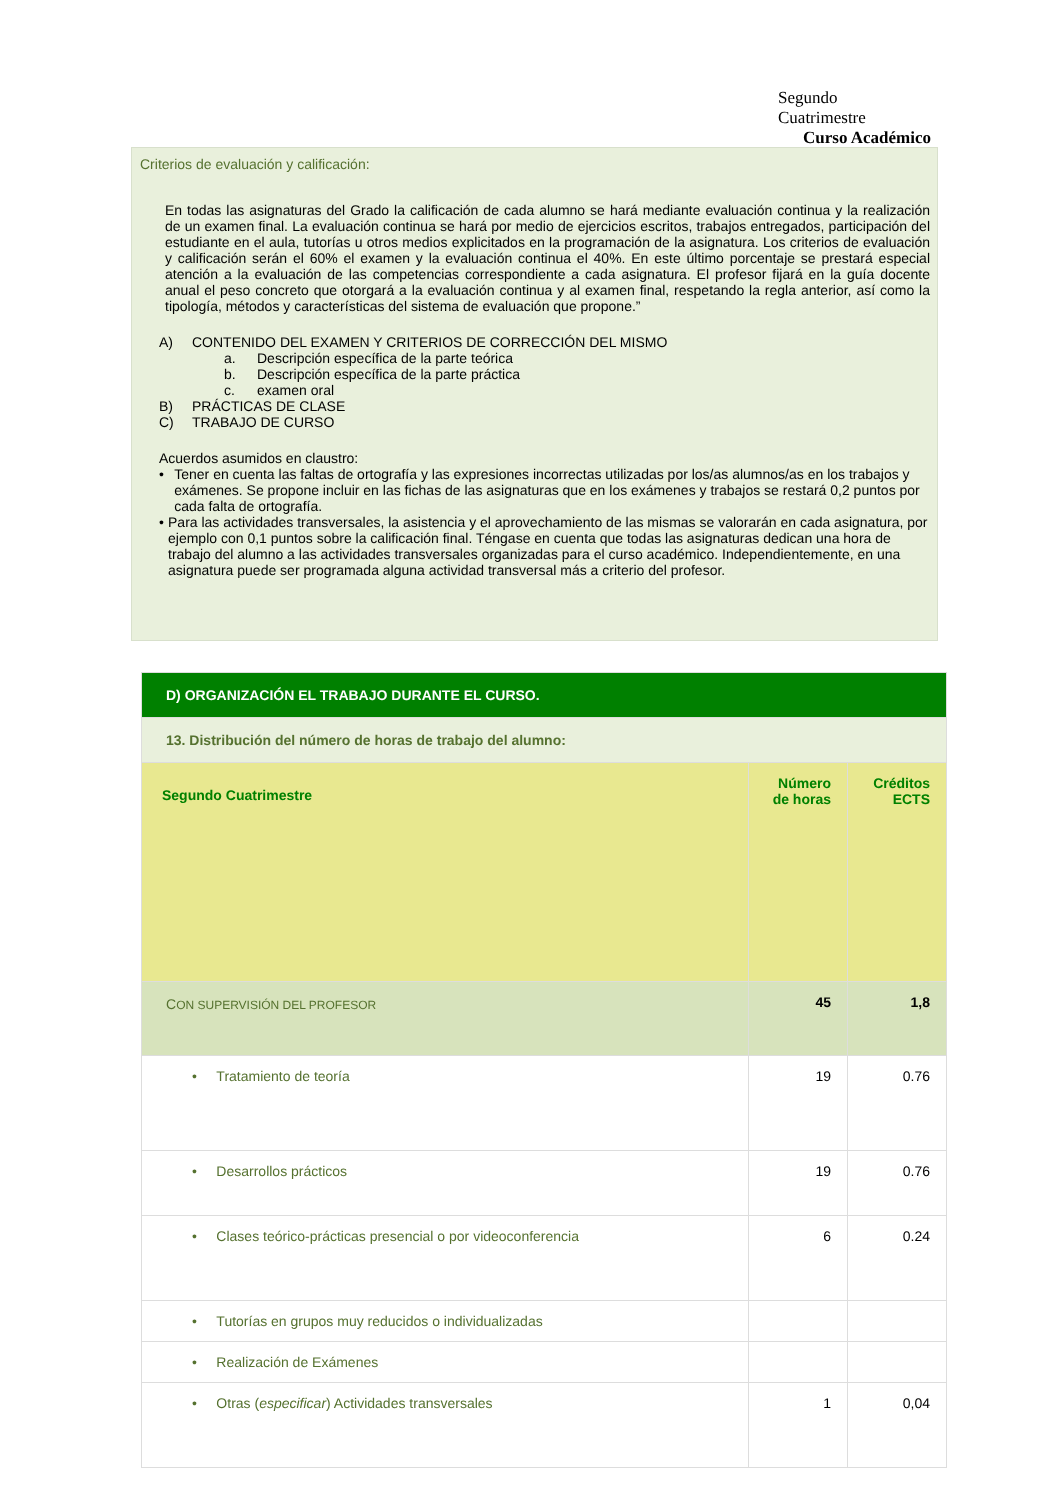Segundo
Cuatrimestre
Curso Académico
Criterios de evaluación y calificación:
En todas las asignaturas del Grado la calificación de cada alumno se hará mediante evaluación continua y la realización de un examen final. La evaluación continua se hará por medio de ejercicios escritos, trabajos entregados, participación del estudiante en el aula, tutorías u otros medios explicitados en la programación de la asignatura. Los criterios de evaluación y calificación serán el 60% el examen y la evaluación continua el 40%. En este último porcentaje se prestará especial atención a la evaluación de las competencias correspondiente a cada asignatura. El profesor fijará en la guía docente anual el peso concreto que otorgará a la evaluación continua y al examen final, respetando la regla anterior, así como la tipología, métodos y características del sistema de evaluación que propone.”
A) CONTENIDO DEL EXAMEN Y CRITERIOS DE CORRECCIÓN DEL MISMO
a. Descripción específica de la parte teórica
b. Descripción específica de la parte práctica
c. examen oral
B) PRÁCTICAS DE CLASE
C) TRABAJO DE CURSO
Acuerdos asumidos en claustro:
• Tener en cuenta las faltas de ortografía y las expresiones incorrectas utilizadas por los/as alumnos/as en los trabajos y exámenes. Se propone incluir en las fichas de las asignaturas que en los exámenes y trabajos se restará 0,2 puntos por cada falta de ortografía.
• Para las actividades transversales, la asistencia y el aprovechamiento de las mismas se valorarán en cada asignatura, por ejemplo con 0,1 puntos sobre la calificación final. Téngase en cuenta que todas las asignaturas dedican una hora de trabajo del alumno a las actividades transversales organizadas para el curso académico. Independientemente, en una asignatura puede ser programada alguna actividad transversal más a criterio del profesor.
| D) ORGANIZACIÓN EL TRABAJO DURANTE EL CURSO. | | |
| 13. Distribución del número de horas de trabajo del alumno: | | |
| Segundo Cuatrimestre | Número de horas | Créditos ECTS |
| C ON SUPERVISIÓN DEL PROFESOR | 45 | 1,8 |
| • Tratamiento de teoría | 19 | 0.76 |
| • Desarrollos prácticos | 19 | 0.76 |
| • Clases teórico-prácticas presencial o por videoconferencia | 6 | 0.24 |
| • Tutorías en grupos muy reducidos o individualizadas | | |
| • Realización de Exámenes | | |
| • Otras ( especificar ) Actividades transversales | 1 | 0,04 |